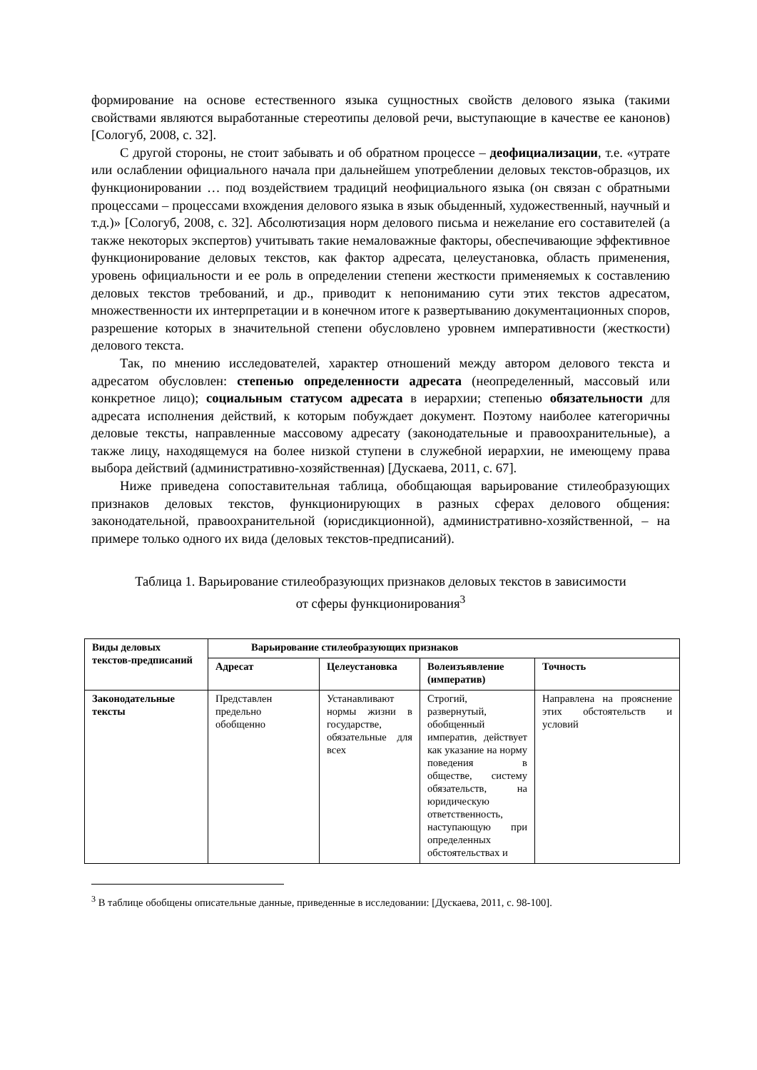формирование на основе естественного языка сущностных свойств делового языка (такими свойствами являются выработанные стереотипы деловой речи, выступающие в качестве ее канонов) [Сологуб, 2008, с. 32].
С другой стороны, не стоит забывать и об обратном процессе – деофициализации, т.е. «утрате или ослаблении официального начала при дальнейшем употреблении деловых текстов-образцов, их функционировании … под воздействием традиций неофициального языка (он связан с обратными процессами – процессами вхождения делового языка в язык обыденный, художественный, научный и т.д.)» [Сологуб, 2008, с. 32]. Абсолютизация норм делового письма и нежелание его составителей (а также некоторых экспертов) учитывать такие немаловажные факторы, обеспечивающие эффективное функционирование деловых текстов, как фактор адресата, целеустановка, область применения, уровень официальности и ее роль в определении степени жесткости применяемых к составлению деловых текстов требований, и др., приводит к непониманию сути этих текстов адресатом, множественности их интерпретации и в конечном итоге к развертыванию документационных споров, разрешение которых в значительной степени обусловлено уровнем императивности (жесткости) делового текста.
Так, по мнению исследователей, характер отношений между автором делового текста и адресатом обусловлен: степенью определенности адресата (неопределенный, массовый или конкретное лицо); социальным статусом адресата в иерархии; степенью обязательности для адресата исполнения действий, к которым побуждает документ. Поэтому наиболее категоричны деловые тексты, направленные массовому адресату (законодательные и правоохранительные), а также лицу, находящемуся на более низкой ступени в служебной иерархии, не имеющему права выбора действий (административно-хозяйственная) [Дускаева, 2011, с. 67].
Ниже приведена сопоставительная таблица, обобщающая варьирование стилеобразующих признаков деловых текстов, функционирующих в разных сферах делового общения: законодательной, правоохранительной (юрисдикционной), административно-хозяйственной, – на примере только одного их вида (деловых текстов-предписаний).
Таблица 1. Варьирование стилеобразующих признаков деловых текстов в зависимости от сферы функционирования<sup>3</sup>
| Виды деловых текстов-предписаний | Варьирование стилеобразующих признаков | | | |
| --- | --- | --- | --- | --- |
| | Адресат | Целеустановка | Волеизъявление (императив) | Точность |
| Законодательные тексты | Представлен предельно обобщенно | Устанавливают нормы жизни в государстве, обязательные для всех | Строгий, развернутый, обобщенный императив, действует как указание на норму поведения в обществе, систему обязательств, на юридическую ответственность, наступающую при определенных обстоятельствах и | Направлена на прояснение этих обстоятельств и условий |
<sup>3</sup> В таблице обобщены описательные данные, приведенные в исследовании: [Дускаева, 2011, с. 98-100].